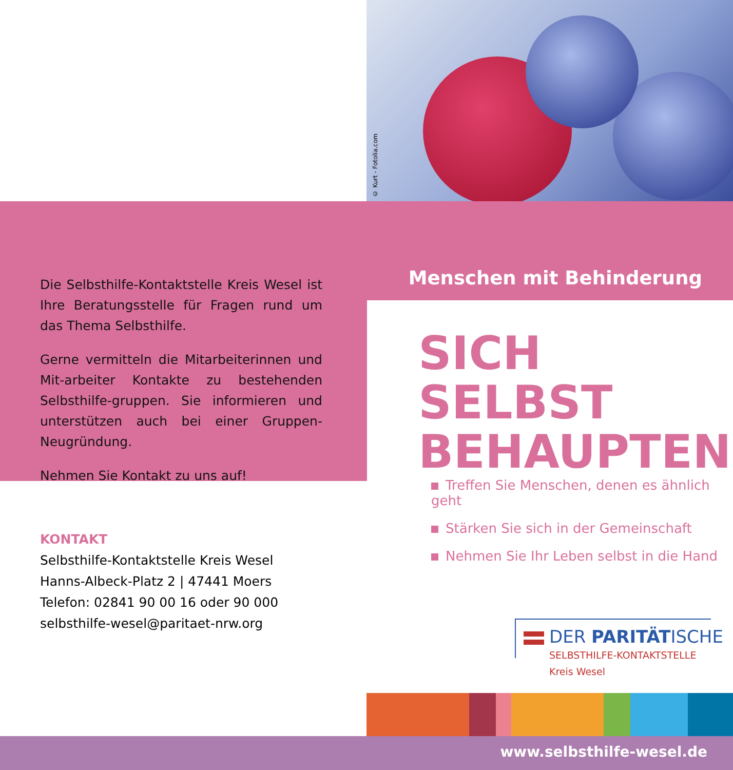© Kurt - Fotolia.com
Die Selbsthilfe-Kontaktstelle Kreis Wesel ist Ihre Beratungsstelle für Fragen rund um das Thema Selbsthilfe.
Gerne vermitteln die Mitarbeiterinnen und Mit-arbeiter Kontakte zu bestehenden Selbsthilfe-gruppen. Sie informieren und unterstützen auch bei einer Gruppen-Neugründung.
Nehmen Sie Kontakt zu uns auf!
Menschen mit Behinderung
SICH SELBST
BEHAUPTEN
Treffen Sie Menschen, denen es ähnlich geht
Stärken Sie sich in der Gemeinschaft
Nehmen Sie Ihr Leben selbst in die Hand
KONTAKT
Selbsthilfe-Kontaktstelle Kreis Wesel
Hanns-Albeck-Platz 2 | 47441 Moers
Telefon: 02841 90 00 16 oder 90 000
selbsthilfe-wesel@paritaet-nrw.org
DER PARITÄTISCHE
SELBSTHILFE-KONTAKTSTELLE
Kreis Wesel
www.selbsthilfe-wesel.de